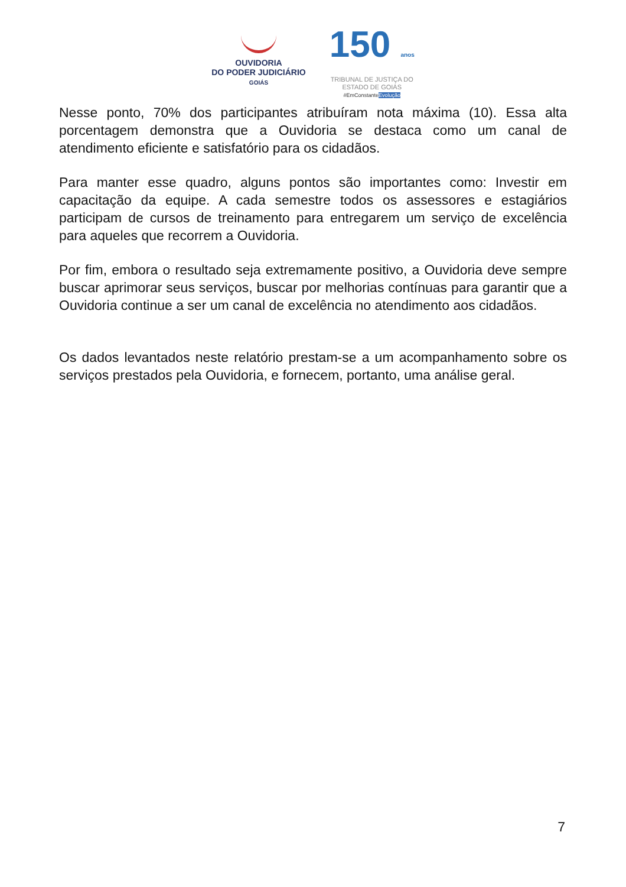OUVIDORIA
DO PODER JUDICIÁRIO
GOIÁS
150 anos
TRIBUNAL DE JUSTIÇA DO
ESTADO DE GOIÁS
#EmConstanteEvolução
Nesse ponto, 70% dos participantes atribuíram nota máxima (10). Essa alta porcentagem demonstra que a Ouvidoria se destaca como um canal de atendimento eficiente e satisfatório para os cidadãos.
Para manter esse quadro, alguns pontos são importantes como: Investir em capacitação da equipe. A cada semestre todos os assessores e estagiários participam de cursos de treinamento para entregarem um serviço de excelência para aqueles que recorrem a Ouvidoria.
Por fim, embora o resultado seja extremamente positivo, a Ouvidoria deve sempre buscar aprimorar seus serviços, buscar por melhorias contínuas para garantir que a Ouvidoria continue a ser um canal de excelência no atendimento aos cidadãos.
Os dados levantados neste relatório prestam-se a um acompanhamento sobre os serviços prestados pela Ouvidoria, e fornecem, portanto, uma análise geral.
7